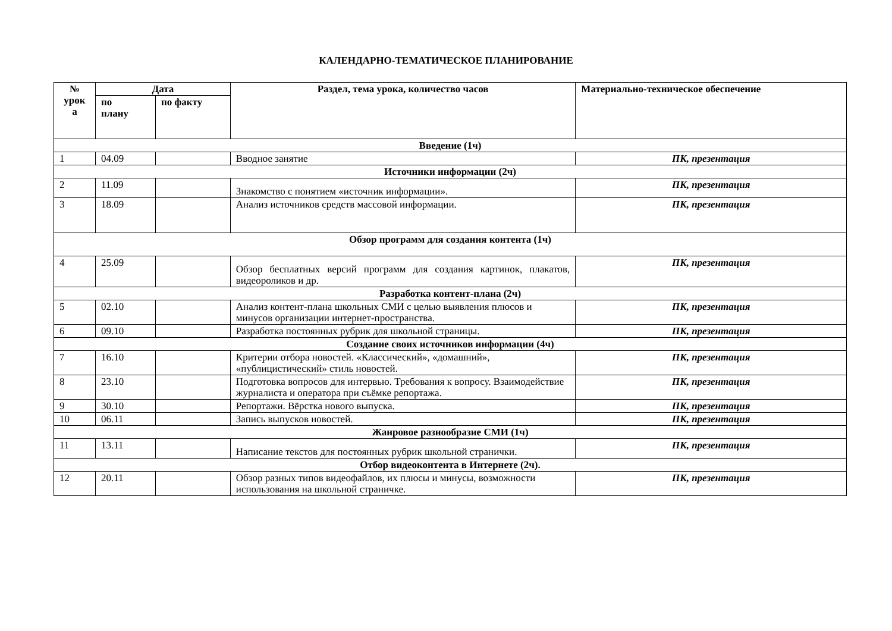КАЛЕНДАРНО-ТЕМАТИЧЕСКОЕ ПЛАНИРОВАНИЕ
| № урок а | Дата | | Раздел, тема урока, количество часов | Материально-техническое обеспечение |
| --- | --- | --- | --- | --- |
| | по плану | по факту | | |
| Введение (1ч) | | | | |
| 1 | 04.09 | | Вводное занятие | ПК, презентация |
| Источники информации (2ч) | | | | |
| 2 | 11.09 | | Знакомство с понятием «источник информации». | ПК, презентация |
| 3 | 18.09 | | Анализ источников средств массовой информации. | ПК, презентация |
| Обзор программ для создания контента (1ч) | | | | |
| 4 | 25.09 | | Обзор бесплатных версий программ для создания картинок, плакатов, видеороликов и др. | ПК, презентация |
| Разработка контент-плана (2ч) | | | | |
| 5 | 02.10 | | Анализ контент-плана школьных СМИ с целью выявления плюсов и минусов организации интернет-пространства. | ПК, презентация |
| 6 | 09.10 | | Разработка постоянных рубрик для школьной страницы. | ПК, презентация |
| Создание своих источников информации (4ч) | | | | |
| 7 | 16.10 | | Критерии отбора новостей. «Классический», «домашний», «публицистический» стиль новостей. | ПК, презентация |
| 8 | 23.10 | | Подготовка вопросов для интервью. Требования к вопросу. Взаимодействие журналиста и оператора при съёмке репортажа. | ПК, презентация |
| 9 | 30.10 | | Репортажи. Вёрстка нового выпуска. | ПК, презентация |
| 10 | 06.11 | | Запись выпусков новостей. | ПК, презентация |
| Жанровое разнообразие СМИ (1ч) | | | | |
| 11 | 13.11 | | Написание текстов для постоянных рубрик школьной странички. | ПК, презентация |
| Отбор видеоконтента в Интернете (2ч). | | | | |
| 12 | 20.11 | | Обзор разных типов видеофайлов, их плюсы и минусы, возможности использования на школьной страничке. | ПК, презентация |